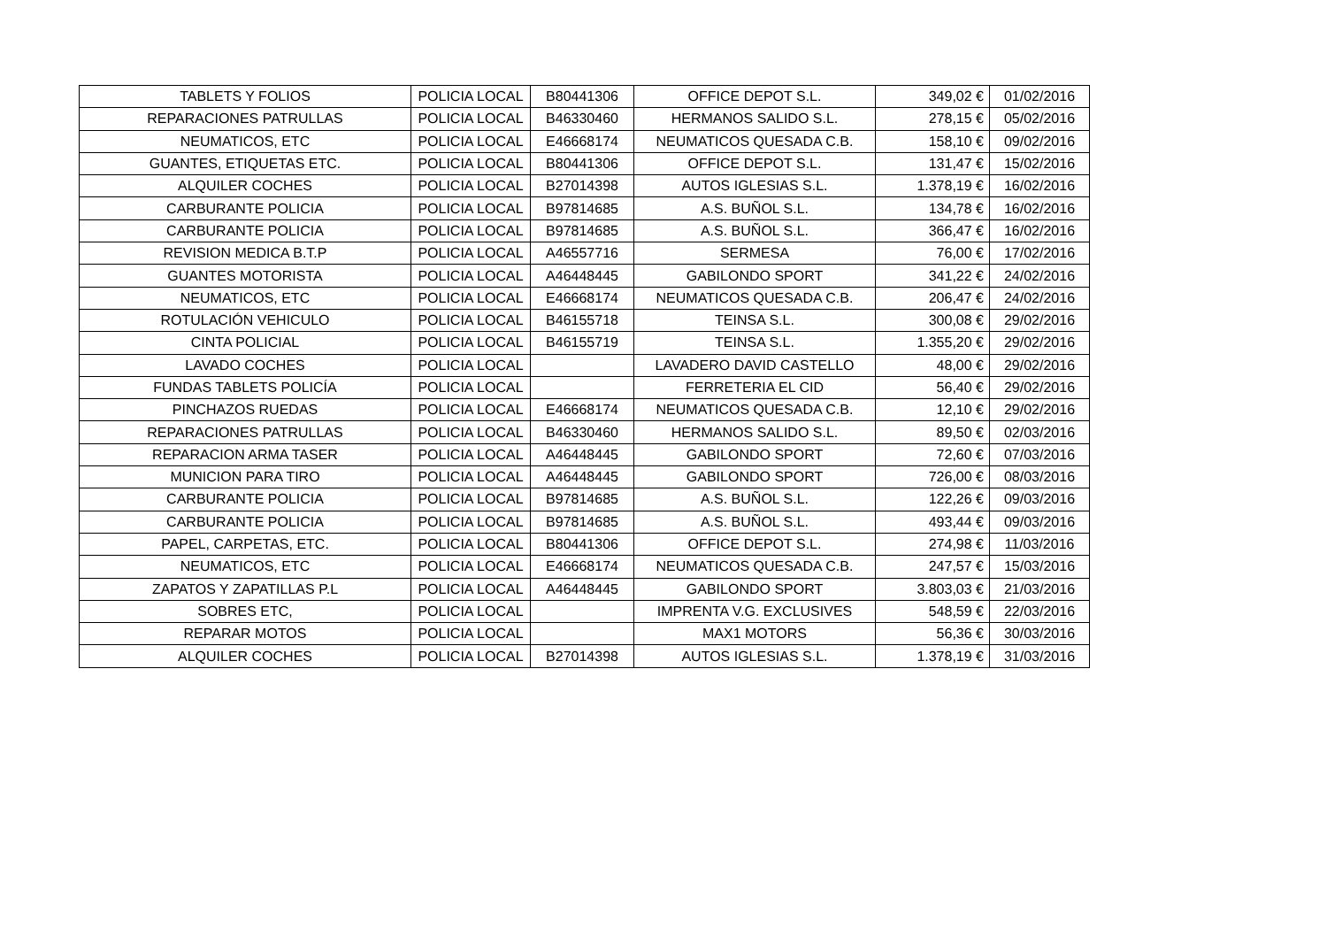| TABLETS Y FOLIOS | POLICIA LOCAL | B80441306 | OFFICE DEPOT S.L. | 349,02 € | 01/02/2016 |
| REPARACIONES PATRULLAS | POLICIA LOCAL | B46330460 | HERMANOS SALIDO S.L. | 278,15 € | 05/02/2016 |
| NEUMATICOS, ETC | POLICIA LOCAL | E46668174 | NEUMATICOS QUESADA C.B. | 158,10 € | 09/02/2016 |
| GUANTES, ETIQUETAS ETC. | POLICIA LOCAL | B80441306 | OFFICE DEPOT S.L. | 131,47 € | 15/02/2016 |
| ALQUILER COCHES | POLICIA LOCAL | B27014398 | AUTOS IGLESIAS S.L. | 1.378,19 € | 16/02/2016 |
| CARBURANTE POLICIA | POLICIA LOCAL | B97814685 | A.S. BUÑOL S.L. | 134,78 € | 16/02/2016 |
| CARBURANTE POLICIA | POLICIA LOCAL | B97814685 | A.S. BUÑOL S.L. | 366,47 € | 16/02/2016 |
| REVISION MEDICA B.T.P | POLICIA LOCAL | A46557716 | SERMESA | 76,00 € | 17/02/2016 |
| GUANTES MOTORISTA | POLICIA LOCAL | A46448445 | GABILONDO SPORT | 341,22 € | 24/02/2016 |
| NEUMATICOS, ETC | POLICIA LOCAL | E46668174 | NEUMATICOS QUESADA C.B. | 206,47 € | 24/02/2016 |
| ROTULACIÓN VEHICULO | POLICIA LOCAL | B46155718 | TEINSA S.L. | 300,08 € | 29/02/2016 |
| CINTA POLICIAL | POLICIA LOCAL | B46155719 | TEINSA S.L. | 1.355,20 € | 29/02/2016 |
| LAVADO COCHES | POLICIA LOCAL | | LAVADERO DAVID CASTELLO | 48,00 € | 29/02/2016 |
| FUNDAS TABLETS POLICÍA | POLICIA LOCAL | | FERRETERIA EL CID | 56,40 € | 29/02/2016 |
| PINCHAZOS RUEDAS | POLICIA LOCAL | E46668174 | NEUMATICOS QUESADA C.B. | 12,10 € | 29/02/2016 |
| REPARACIONES PATRULLAS | POLICIA LOCAL | B46330460 | HERMANOS SALIDO S.L. | 89,50 € | 02/03/2016 |
| REPARACION ARMA TASER | POLICIA LOCAL | A46448445 | GABILONDO SPORT | 72,60 € | 07/03/2016 |
| MUNICION PARA TIRO | POLICIA LOCAL | A46448445 | GABILONDO SPORT | 726,00 € | 08/03/2016 |
| CARBURANTE POLICIA | POLICIA LOCAL | B97814685 | A.S. BUÑOL S.L. | 122,26 € | 09/03/2016 |
| CARBURANTE POLICIA | POLICIA LOCAL | B97814685 | A.S. BUÑOL S.L. | 493,44 € | 09/03/2016 |
| PAPEL, CARPETAS, ETC. | POLICIA LOCAL | B80441306 | OFFICE DEPOT S.L. | 274,98 € | 11/03/2016 |
| NEUMATICOS, ETC | POLICIA LOCAL | E46668174 | NEUMATICOS QUESADA C.B. | 247,57 € | 15/03/2016 |
| ZAPATOS Y ZAPATILLAS P.L | POLICIA LOCAL | A46448445 | GABILONDO SPORT | 3.803,03 € | 21/03/2016 |
| SOBRES ETC, | POLICIA LOCAL | | IMPRENTA V.G. EXCLUSIVES | 548,59 € | 22/03/2016 |
| REPARAR MOTOS | POLICIA LOCAL | | MAX1 MOTORS | 56,36 € | 30/03/2016 |
| ALQUILER COCHES | POLICIA LOCAL | B27014398 | AUTOS IGLESIAS S.L. | 1.378,19 € | 31/03/2016 |